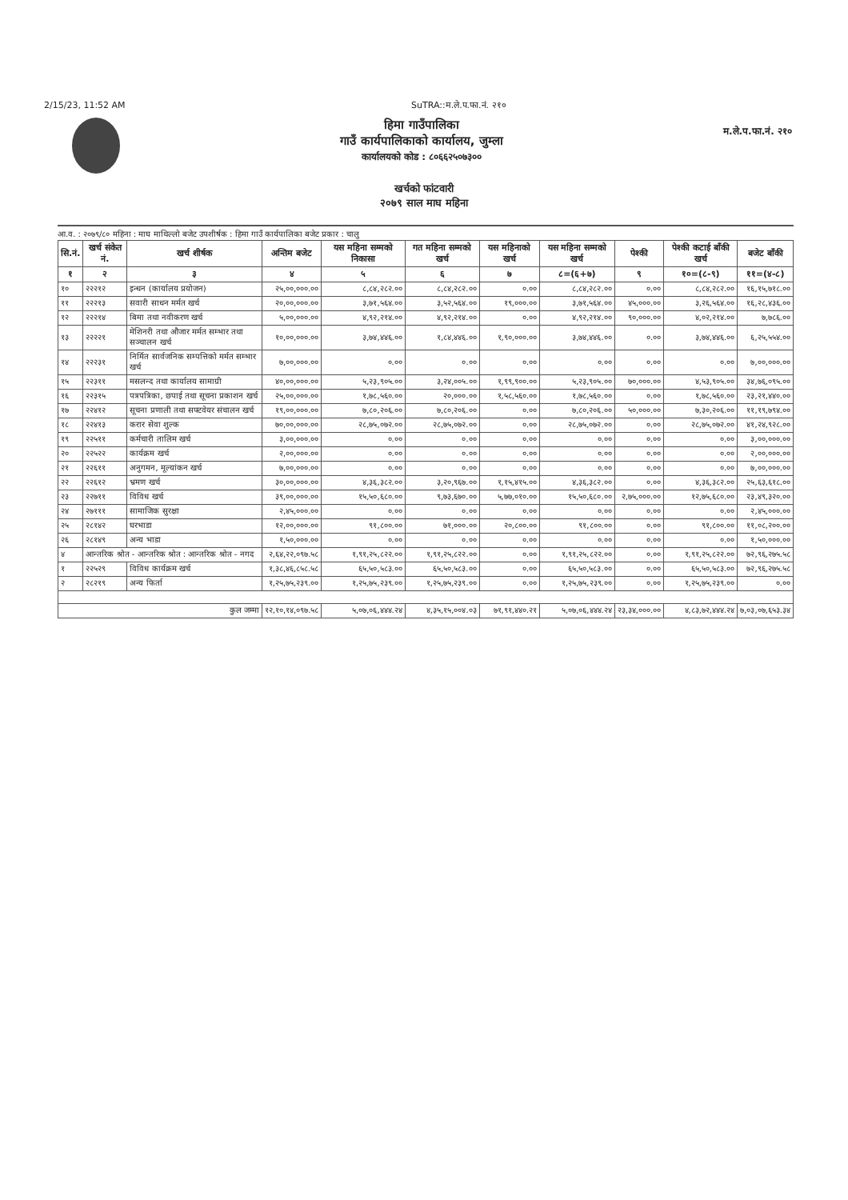2/15/23, 11:52 AM SuTRA::म.ले.प.फा.नं. २१०
हिमा गाउँपालिका
गाउँ कार्यपालिकाको कार्यालय, जुम्ला
कार्यालयको कोड : ८०६६२५०७३००
म.ले.प.फा.नं. २१०
खर्चको फांटवारी
२०७९ साल माघ महिना
आ.व. : २०७९/८० महिना : माघ माथिल्लो बजेट उपशीर्षक : हिमा गाउँ कार्यपालिका बजेट प्रकार : चालु
| सि.नं. | खर्च संकेत नं. | खर्च शीर्षक | अन्तिम बजेट | यस महिना सम्मको निकासा | गत महिना सम्मको खर्च | यस महिनाको खर्च | यस महिना सम्मको खर्च | पेश्की | पेश्की कटाई बाँकी खर्च | बजेट बाँकी |
| --- | --- | --- | --- | --- | --- | --- | --- | --- | --- | --- |
| १ | २ | ३ | ४ | ५ | ६ | ७ | ८=(६+७) | ९ | १०=(८-९) | ११=(४-८) |
| १० | २२२१२ | इन्धन (कार्यालय प्रयोजन) | २५,००,०००.०० | ८,८४,२८२.०० | ८,८४,२८२.०० | ०.०० | ८,८४,२८२.०० | ०.०० | ८,८४,२८२.०० | १६,१५,७१८.०० |
| ११ | २२२१३ | सवारी साधन मर्मत खर्च | २०,००,०००.०० | ३,७१,५६४.०० | ३,५२,५६४.०० | १९,०००.०० | ३,७१,५६४.०० | ४५,०००.०० | ३,२६,५६४.०० | १६,२८,४३६.०० |
| १२ | २२२१४ | बिमा तथा नवीकरण खर्च | ५,००,०००.०० | ४,९२,२१४.०० | ४,९२,२१४.०० | ०.०० | ४,९२,२१४.०० | ९०,०००.०० | ४,०२,२१४.०० | ७,७८६.०० |
| १३ | २२२२१ | मेशिनरी तथा औजार मर्मत सम्भार तथा सञ्चालन खर्च | १०,००,०००.०० | ३,७४,४४६.०० | १,८४,४४६.०० | १,९०,०००.०० | ३,७४,४४६.०० | ०.०० | ३,७४,४४६.०० | ६,२५,५५४.०० |
| १४ | २२२३१ | निर्मित सार्वजनिक सम्पत्तिको मर्मत सम्भार खर्च | ७,००,०००.०० | ०.०० | ०.०० | ०.०० | ०.०० | ०.०० | ०.०० | ७,००,०००.०० |
| १५ | २२३११ | मसलन्द तथा कार्यालय सामाग्री | ४०,००,०००.०० | ५,२३,९०५.०० | ३,२४,००५.०० | १,९९,९००.०० | ५,२३,९०५.०० | ७०,०००.०० | ४,५३,९०५.०० | ३४,७६,०९५.०० |
| १६ | २२३१५ | पत्रपत्रिका, छपाई तथा सूचना प्रकाशन खर्च | २५,००,०००.०० | १,७८,५६०.०० | २०,०००.०० | १,५८,५६०.०० | १,७८,५६०.०० | ०.०० | १,७८,५६०.०० | २३,२१,४४०.०० |
| १७ | २२४१२ | सूचना प्रणाली तथा सफ्टवेयर संचालन खर्च | १९,००,०००.०० | ७,८०,२०६.०० | ७,८०,२०६.०० | ०.०० | ७,८०,२०६.०० | ५०,०००.०० | ७,३०,२०६.०० | ११,१९,७९४.०० |
| १८ | २२४१३ | करार सेवा शुल्क | ७०,००,०००.०० | २८,७५,०७२.०० | २८,७५,०७२.०० | ०.०० | २८,७५,०७२.०० | ०.०० | २८,७५,०७२.०० | ४१,२४,९२८.०० |
| १९ | २२५११ | कर्मचारी तालिम खर्च | ३,००,०००.०० | ०.०० | ०.०० | ०.०० | ०.०० | ०.०० | ०.०० | ३,००,०००.०० |
| २० | २२५२२ | कार्यक्रम खर्च | २,००,०००.०० | ०.०० | ०.०० | ०.०० | ०.०० | ०.०० | ०.०० | २,००,०००.०० |
| २१ | २२६११ | अनुगमन, मूल्यांकन खर्च | ७,००,०००.०० | ०.०० | ०.०० | ०.०० | ०.०० | ०.०० | ०.०० | ७,००,०००.०० |
| २२ | २२६१२ | भ्रमण खर्च | ३०,००,०००.०० | ४,३६,३८२.०० | ३,२०,९६७.०० | १,१५,४१५.०० | ४,३६,३८२.०० | ०.०० | ४,३६,३८२.०० | २५,६३,६१८.०० |
| २३ | २२७११ | विविध खर्च | ३९,००,०००.०० | १५,५०,६८०.०० | ९,७३,६७०.०० | ५,७७,०१०.०० | १५,५०,६८०.०० | २,७५,०००.०० | १२,७५,६८०.०० | २३,४९,३२०.०० |
| २४ | २७१११ | सामाजिक सुरक्षा | २,४५,०००.०० | ०.०० | ०.०० | ०.०० | ०.०० | ०.०० | ०.०० | २,४५,०००.०० |
| २५ | २८१४२ | घरभाडा | १२,००,०००.०० | ९१,८००.०० | ७१,०००.०० | २०,८००.०० | ९१,८००.०० | ०.०० | ९१,८००.०० | ११,०८,२००.०० |
| २६ | २८१४९ | अन्य भाडा | १,५०,०००.०० | ०.०० | ०.०० | ०.०० | ०.०० | ०.०० | ०.०० | १,५०,०००.०० |
| ४ | आन्तरिक श्रोत - आन्तरिक श्रोत : आन्तरिक श्रोत - नगद | | २,६४,२२,०९७.५८ | १,९१,२५,८२२.०० | १,९१,२५,८२२.०० | ०.०० | १,९१,२५,८२२.०० | ०.०० | १,९१,२५,८२२.०० | ७२,९६,२७५.५८ |
| १ | २२५२९ | विविध कार्यक्रम खर्च | १,३८,४६,८५८.५८ | ६५,५०,५८३.०० | ६५,५०,५८३.०० | ०.०० | ६५,५०,५८३.०० | ०.०० | ६५,५०,५८३.०० | ७२,९६,२७५.५८ |
| २ | २८२१९ | अन्य फिर्ता | १,२५,७५,२३९.०० | १,२५,७५,२३९.०० | १,२५,७५,२३९.०० | ०.०० | १,२५,७५,२३९.०० | ०.०० | १,२५,७५,२३९.०० | ०.०० |
| कुल जम्मा | | | १२,१०,१४,०९७.५८ | ५,०७,०६,४४४.२४ | ४,३५,१५,००४.०३ | ७१,९१,४४०.२१ | ५,०७,०६,४४४.२४ | २३,३४,०००.०० | ४,८३,७२,४४४.२४ | ७,०३,०७,६५३.३४ |